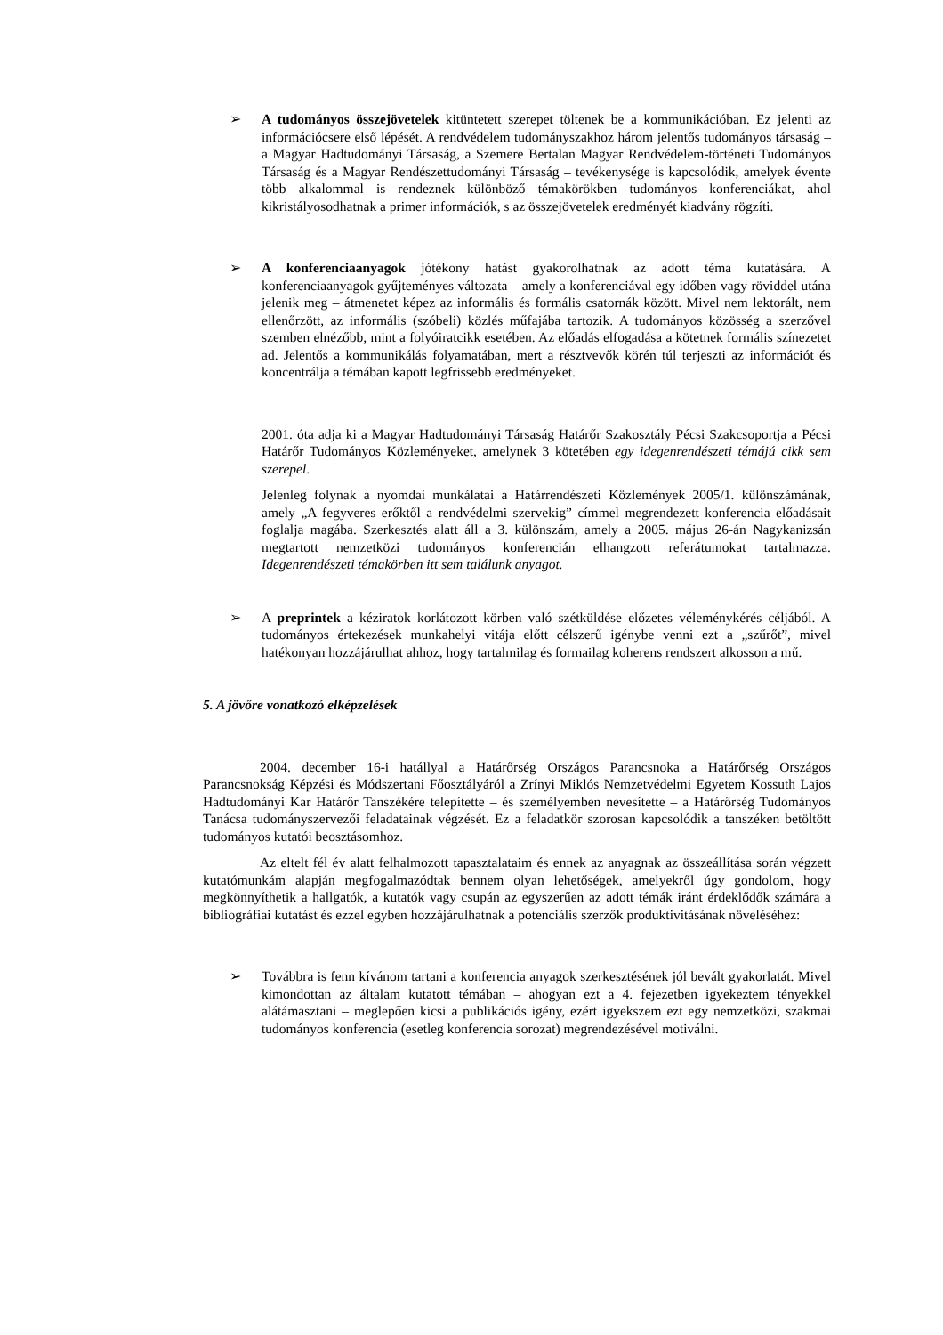➢ A tudományos összejövetelek kitüntetett szerepet töltenek be a kommunikációban. Ez jelenti az információcsere első lépését. A rendvédelem tudományszakhoz három jelentős tudományos társaság – a Magyar Hadtudományi Társaság, a Szemere Bertalan Magyar Rendvédelem-történeti Tudományos Társaság és a Magyar Rendészettudományi Társaság – tevékenysége is kapcsolódik, amelyek évente több alkalommal is rendeznek különböző témakörökben tudományos konferenciákat, ahol kikristályosodhatnak a primer információk, s az összejövetelek eredményét kiadvány rögzíti.
➢ A konferenciaanyagok jótékony hatást gyakorolhatnak az adott téma kutatására. A konferenciaanyagok gyűjteményes változata – amely a konferenciával egy időben vagy röviddel utána jelenik meg – átmenetet képez az informális és formális csatornák között. Mivel nem lektorált, nem ellenőrzött, az informális (szóbeli) közlés műfajába tartozik. A tudományos közösség a szerzővel szemben elnézőbb, mint a folyóiratcikk esetében. Az előadás elfogadása a kötetnek formális színezetet ad. Jelentős a kommunikálás folyamatában, mert a résztvevők körén túl terjeszti az információt és koncentrálja a témában kapott legfrissebb eredményeket.
2001. óta adja ki a Magyar Hadtudományi Társaság Határőr Szakosztály Pécsi Szakcsoportja a Pécsi Határőr Tudományos Közleményeket, amelynek 3 kötetében egy idegenrendészeti témájú cikk sem szerepel.
Jelenleg folynak a nyomdai munkálatai a Határrendészeti Közlemények 2005/1. különszámának, amely „A fegyveres erőktől a rendvédelmi szervekig” címmel megrendezett konferencia előadásait foglalja magába. Szerkesztés alatt áll a 3. különszám, amely a 2005. május 26-án Nagykanizsán megtartott nemzetközi tudományos konferencián elhangzott referátumokat tartalmazza. Idegenrendészeti témakörben itt sem találunk anyagot.
➢ A preprintek a kéziratok korlátozott körben való szétküldése előzetes véleménykérés céljából. A tudományos értekezések munkahelyi vitája előtt célszerű igénybe venni ezt a „szűrőt”, mivel hatékonyan hozzájárulhat ahhoz, hogy tartalmilag és formailag koherens rendszert alkosson a mű.
5. A jövőre vonatkozó elképzelések
2004. december 16-i hatállyal a Határőrség Országos Parancsnoka a Határőrség Országos Parancsnokság Képzési és Módszertani Főosztályáról a Zrínyi Miklós Nemzetvédelmi Egyetem Kossuth Lajos Hadtudományi Kar Határőr Tanszékére telepítette – és személyemben nevesítette – a Határőrség Tudományos Tanácsa tudományszervezői feladatainak végzését. Ez a feladatkör szorosan kapcsolódik a tanszéken betöltött tudományos kutatói beosztásomhoz.
Az eltelt fél év alatt felhalmozott tapasztalataim és ennek az anyagnak az összeállítása során végzett kutatómunkám alapján megfogalmazódtak bennem olyan lehetőségek, amelyekről úgy gondolom, hogy megkönnyíthetik a hallgatók, a kutatók vagy csupán az egyszerűen az adott témák iránt érdeklődők számára a bibliográfiai kutatást és ezzel egyben hozzájárulhatnak a potenciális szerzők produktivitásának növeléséhez:
➢ Továbbra is fenn kívánom tartani a konferencia anyagok szerkesztésének jól bevált gyakorlatát. Mivel kimondottan az általam kutatott témában – ahogyan ezt a 4. fejezetben igyekeztem tényekkel alátámasztani – meglepően kicsi a publikációs igény, ezért igyekszem ezt egy nemzetközi, szakmai tudományos konferencia (esetleg konferencia sorozat) megrendezésével motiválni.